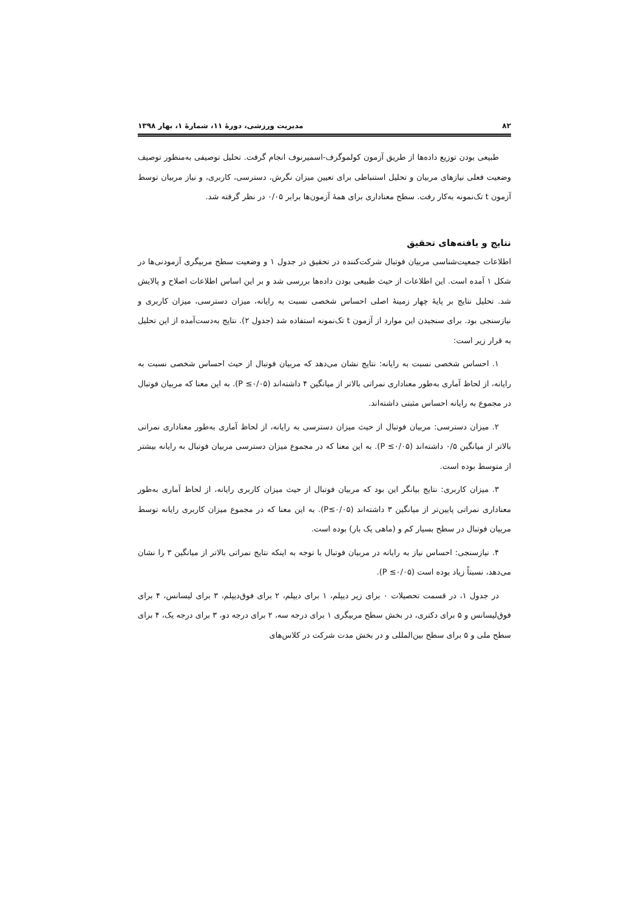۸۲ مدیریت ورزشی، دورهٔ ۱۱، شمارهٔ ۱، بهار ۱۳۹۸
طبیعی بودن توزیع داده‌ها از طریق آزمون کولموگرف-اسمیرنوف انجام گرفت. تحلیل توصیفی به‌منظور توصیف وضعیت فعلی نیازهای مربیان و تحلیل استنباطی برای تعیین میزان نگرش، دسترسی، کاربری، و نیاز مربیان توسط آزمون t تک‌نمونه به‌کار رفت. سطح معناداری برای همهٔ آزمون‌ها برابر ۰/۰۵ در نظر گرفته شد.
نتایج و یافته‌های تحقیق
اطلاعات جمعیت‌شناسی مربیان فوتبال شرکت‌کننده در تحقیق در جدول ۱ و وضعیت سطح مربیگری آزمودنی‌ها در شکل ۱ آمده است. این اطلاعات از حیث طبیعی بودن داده‌ها بررسی شد و بر این اساس اطلاعات اصلاح و پالایش شد. تحلیل نتایج بر پایهٔ چهار زمینهٔ اصلی احساس شخصی نسبت به رایانه، میزان دسترسی، میزان کاربری و نیازسنجی بود. برای سنجیدن این موارد از آزمون t تک‌نمونه استفاده شد (جدول ۲). نتایج به‌دست‌آمده از این تحلیل به قرار زیر است:
۱. احساس شخصی نسبت به رایانه: نتایج نشان می‌دهد که مربیان فوتبال از حیث احساس شخصی نسبت به رایانه، از لحاظ آماری به‌طور معناداری نمراتی بالاتر از میانگین ۴ داشته‌اند (P ≤۰/۰۵). به این معنا که مربیان فوتبال در مجموع به رایانه احساس مثبتی داشته‌اند.
۲. میزان دسترسی: مربیان فوتبال از حیث میزان دسترسی به رایانه، از لحاظ آماری به‌طور معناداری نمراتی بالاتر از میانگین ۰/۵ داشته‌اند (P ≤۰/۰۵). به این معنا که در مجموع میزان دسترسی مربیان فوتبال به رایانه بیشتر از متوسط بوده است.
۳. میزان کاربری: نتایج بیانگر این بود که مربیان فوتبال از حیث میزان کاربری رایانه، از لحاظ آماری به‌طور معناداری نمراتی پایین‌تر از میانگین ۳ داشته‌اند (P≤۰/۰۵). به این معنا که در مجموع میزان کاربری رایانه توسط مربیان فوتبال در سطح بسیار کم و (ماهی یک بار) بوده است.
۴. نیازسنجی: احساس نیاز به رایانه در مربیان فوتبال با توجه به اینکه نتایج نمراتی بالاتر از میانگین ۳ را نشان می‌دهد، نسبتاً زیاد بوده است (P ≤۰/۰۵).
در جدول ۱، در قسمت تحصیلات ۰ برای زیر دیپلم، ۱ برای دیپلم، ۲ برای فوق‌دیپلم، ۳ برای لیسانس، ۴ برای فوق‌لیسانس و ۵ برای دکتری، در بخش سطح مربیگری ۱ برای درجه سه، ۲ برای درجه دو، ۳ برای درجه یک، ۴ برای سطح ملی و ۵ برای سطح بین‌المللی و در بخش مدت شرکت در کلاس‌های